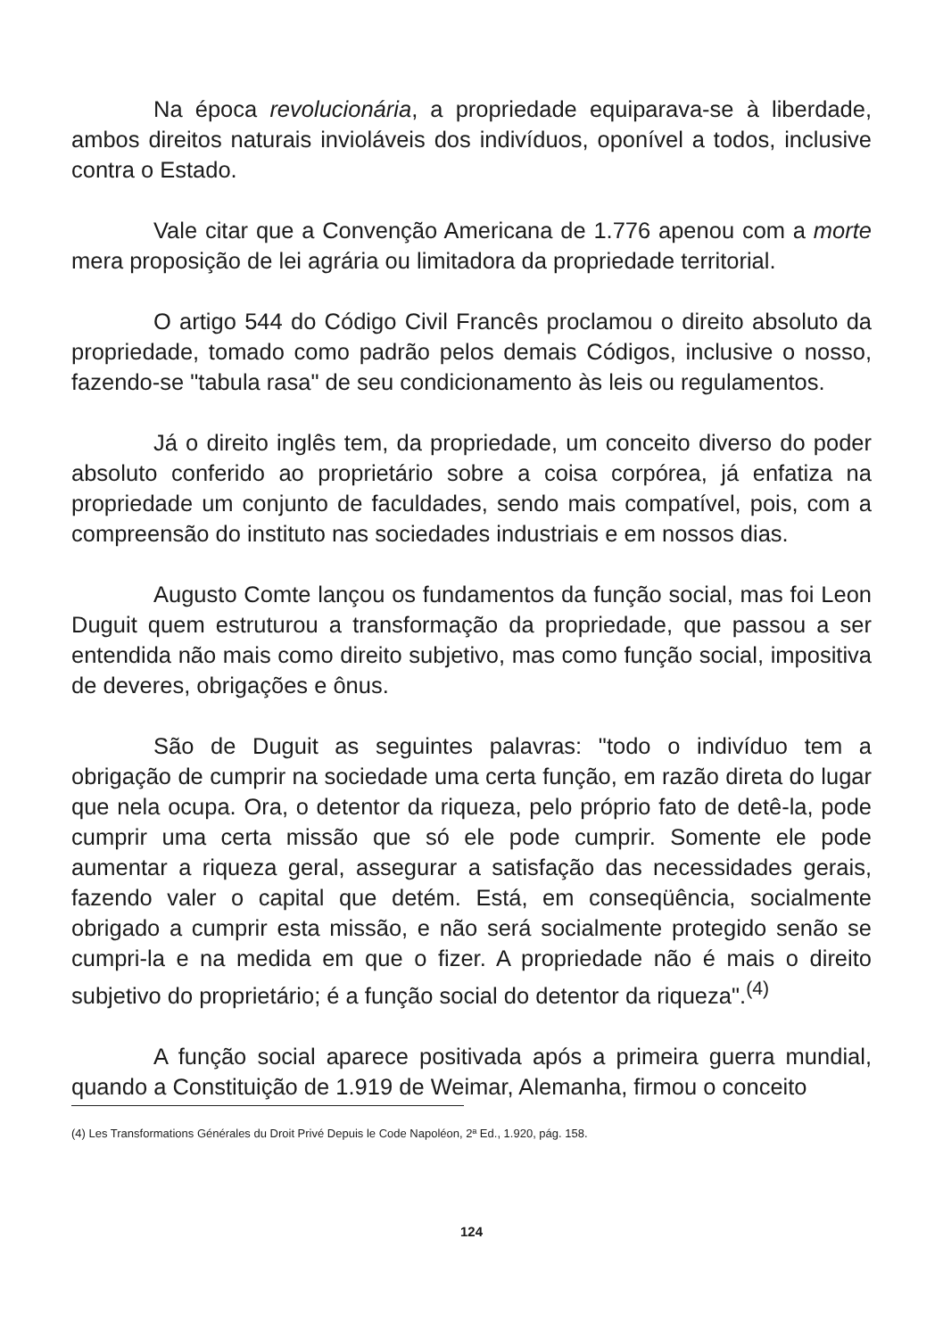Na época revolucionária, a propriedade equiparava-se à liberdade, ambos direitos naturais invioláveis dos indivíduos, oponível a todos, inclusive contra o Estado.
Vale citar que a Convenção Americana de 1.776 apenou com a morte mera proposição de lei agrária ou limitadora da propriedade territorial.
O artigo 544 do Código Civil Francês proclamou o direito absoluto da propriedade, tomado como padrão pelos demais Códigos, inclusive o nosso, fazendo-se "tabula rasa" de seu condicionamento às leis ou regulamentos.
Já o direito inglês tem, da propriedade, um conceito diverso do poder absoluto conferido ao proprietário sobre a coisa corpórea, já enfatiza na propriedade um conjunto de faculdades, sendo mais compatível, pois, com a compreensão do instituto nas sociedades industriais e em nossos dias.
Augusto Comte lançou os fundamentos da função social, mas foi Leon Duguit quem estruturou a transformação da propriedade, que passou a ser entendida não mais como direito subjetivo, mas como função social, impositiva de deveres, obrigações e ônus.
São de Duguit as seguintes palavras: "todo o indivíduo tem a obrigação de cumprir na sociedade uma certa função, em razão direta do lugar que nela ocupa. Ora, o detentor da riqueza, pelo próprio fato de detê-la, pode cumprir uma certa missão que só ele pode cumprir. Somente ele pode aumentar a riqueza geral, assegurar a satisfação das necessidades gerais, fazendo valer o capital que detém. Está, em conseqüência, socialmente obrigado a cumprir esta missão, e não será socialmente protegido senão se cumpri-la e na medida em que o fizer. A propriedade não é mais o direito subjetivo do proprietário; é a função social do detentor da riqueza".<sup>(4)</sup>
A função social aparece positivada após a primeira guerra mundial, quando a Constituição de 1.919 de Weimar, Alemanha, firmou o conceito
(4) Les Transformations Générales du Droit Privé Depuis le Code Napoléon, 2ª Ed., 1.920, pág. 158.
124